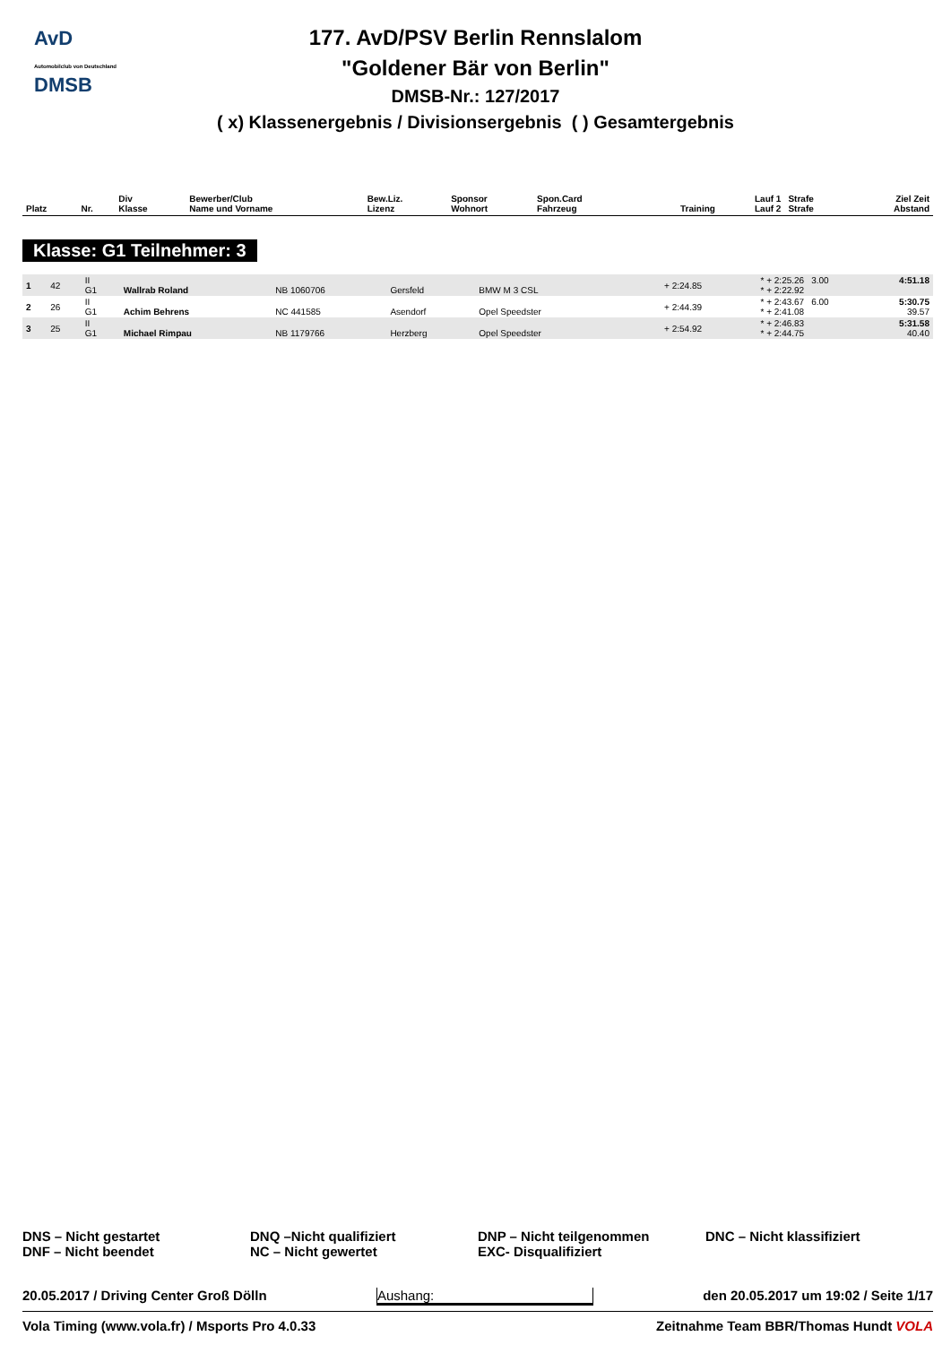AvD
Automobilclub von Deutschland
DMSB
177. AvD/PSV Berlin Rennslalom
"Goldener Bär von Berlin"
DMSB-Nr.: 127/2017
( x) Klassenergebnis / Divisionsergebnis ( ) Gesamtergebnis
| Platz | Nr. | Div Klasse | Bewerber/Club Name und Vorname | Bew.Liz. Lizenz | Sponsor Wohnort | Spon.Card Fahrzeug | Training | Lauf 1 Lauf 2 | Strafe Strafe | Ziel Zeit Abstand |
| --- | --- | --- | --- | --- | --- | --- | --- | --- | --- | --- |
Klasse: G1 Teilnehmer: 3
| 1 | 42 | II G1 | Wallrab Roland | NB 1060706 | Gersfeld | BMW M 3 CSL | + 2:24.85 | * + 2:25.26 * + 2:22.92 | 3.00 | 4:51.18 |
| 2 | 26 | II G1 | Achim Behrens | NC 441585 | Asendorf | Opel Speedster | + 2:44.39 | * + 2:43.67 * + 2:41.08 | 6.00 | 5:30.75 39.57 |
| 3 | 25 | II G1 | Michael Rimpau | NB 1179766 | Herzberg | Opel Speedster | + 2:54.92 | * + 2:46.83 * + 2:44.75 | | 5:31.58 40.40 |
DNS – Nicht gestartet
DNF – Nicht beendet
DNQ –Nicht qualifiziert
NC – Nicht gewertet
DNP – Nicht teilgenommen
EXC- Disqualifiziert
DNC – Nicht klassifiziert
20.05.2017 / Driving Center Groß Dölln Aushang: den 20.05.2017 um 19:02 / Seite 1/17
Vola Timing (www.vola.fr) / Msports Pro 4.0.33 Zeitnahme Team BBR/Thomas Hundt VOLA